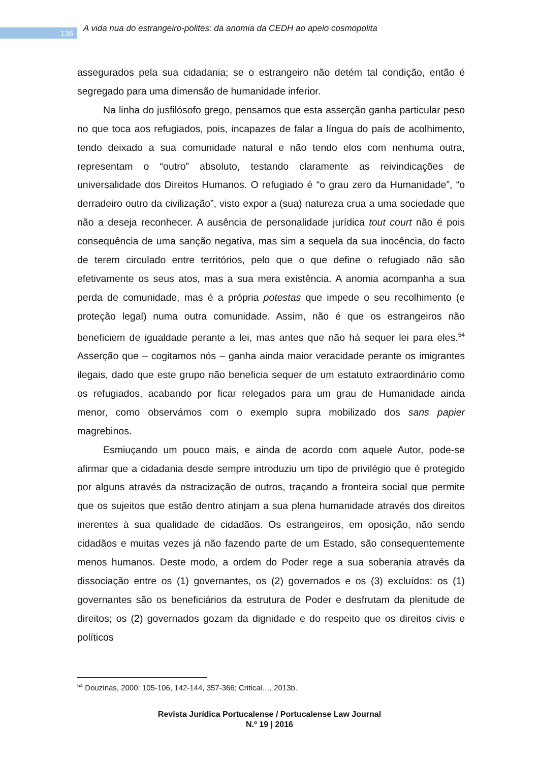136
A vida nua do estrangeiro-polites: da anomia da CEDH ao apelo cosmopolita
assegurados pela sua cidadania; se o estrangeiro não detém tal condição, então é segregado para uma dimensão de humanidade inferior.
Na linha do jusfilósofo grego, pensamos que esta asserção ganha particular peso no que toca aos refugiados, pois, incapazes de falar a língua do país de acolhimento, tendo deixado a sua comunidade natural e não tendo elos com nenhuma outra, representam o “outro” absoluto, testando claramente as reivindicações de universalidade dos Direitos Humanos. O refugiado é “o grau zero da Humanidade”, “o derradeiro outro da civilização”, visto expor a (sua) natureza crua a uma sociedade que não a deseja reconhecer. A ausência de personalidade jurídica tout court não é pois consequência de uma sanção negativa, mas sim a sequela da sua inocência, do facto de terem circulado entre territórios, pelo que o que define o refugiado não são efetivamente os seus atos, mas a sua mera existência. A anomia acompanha a sua perda de comunidade, mas é a própria potestas que impede o seu recolhimento (e proteção legal) numa outra comunidade. Assim, não é que os estrangeiros não beneficiem de igualdade perante a lei, mas antes que não há sequer lei para eles.<sup>54</sup> Asserção que – cogitamos nós – ganha ainda maior veracidade perante os imigrantes ilegais, dado que este grupo não beneficia sequer de um estatuto extraordinário como os refugiados, acabando por ficar relegados para um grau de Humanidade ainda menor, como observámos com o exemplo supra mobilizado dos sans papier magrebinos.
Esmiuçando um pouco mais, e ainda de acordo com aquele Autor, pode-se afirmar que a cidadania desde sempre introduziu um tipo de privilégio que é protegido por alguns através da ostracização de outros, traçando a fronteira social que permite que os sujeitos que estão dentro atinjam a sua plena humanidade através dos direitos inerentes à sua qualidade de cidadãos. Os estrangeiros, em oposição, não sendo cidadãos e muitas vezes já não fazendo parte de um Estado, são consequentemente menos humanos. Deste modo, a ordem do Poder rege a sua soberania através da dissociação entre os (1) governantes, os (2) governados e os (3) excluídos: os (1) governantes são os beneficiários da estrutura de Poder e desfrutam da plenitude de direitos; os (2) governados gozam da dignidade e do respeito que os direitos civis e políticos
<sup>54</sup> Douzinas, 2000: 105-106, 142-144, 357-366; Critical…, 2013b.
Revista Jurídica Portucalense / Portucalense Law Journal
N.º 19 | 2016